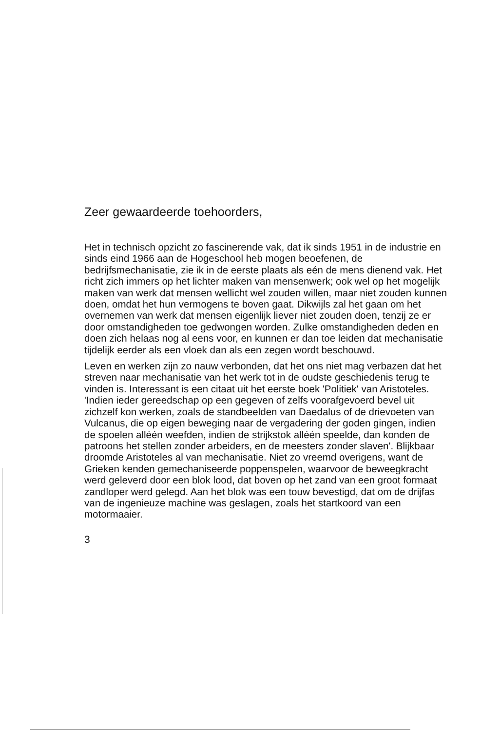Zeer gewaardeerde toehoorders,
Het in technisch opzicht zo fascinerende vak, dat ik sinds 1951 in de industrie en sinds eind 1966 aan de Hogeschool heb mogen beoefenen, de bedrijfsmechanisatie, zie ik in de eerste plaats als eén de mens dienend vak. Het richt zich immers op het lichter maken van mensenwerk; ook wel op het mogelijk maken van werk dat mensen wellicht wel zouden willen, maar niet zouden kunnen doen, omdat het hun vermogens te boven gaat. Dikwijls zal het gaan om het overnemen van werk dat mensen eigenlijk liever niet zouden doen, tenzij ze er door omstandigheden toe gedwongen worden. Zulke omstandigheden deden en doen zich helaas nog al eens voor, en kunnen er dan toe leiden dat mechanisatie tijdelijk eerder als een vloek dan als een zegen wordt beschouwd.
Leven en werken zijn zo nauw verbonden, dat het ons niet mag verbazen dat het streven naar mechanisatie van het werk tot in de oudste geschiedenis terug te vinden is. Interessant is een citaat uit het eerste boek 'Politiek' van Aristoteles.
'Indien ieder gereedschap op een gegeven of zelfs voorafgevoerd bevel uit zichzelf kon werken, zoals de standbeelden van Daedalus of de drievoeten van Vulcanus, die op eigen beweging naar de vergadering der goden gingen, indien de spoelen alléén weefden, indien de strijkstok alléén speelde, dan konden de patroons het stellen zonder arbeiders, en de meesters zonder slaven'. Blijkbaar droomde Aristoteles al van mechanisatie. Niet zo vreemd overigens, want de Grieken kenden gemechaniseerde poppenspelen, waarvoor de beweegkracht werd geleverd door een blok lood, dat boven op het zand van een groot formaat zandloper werd gelegd. Aan het blok was een touw bevestigd, dat om de drijfas van de ingenieuze machine was geslagen, zoals het startkoord van een motormaaier.
3